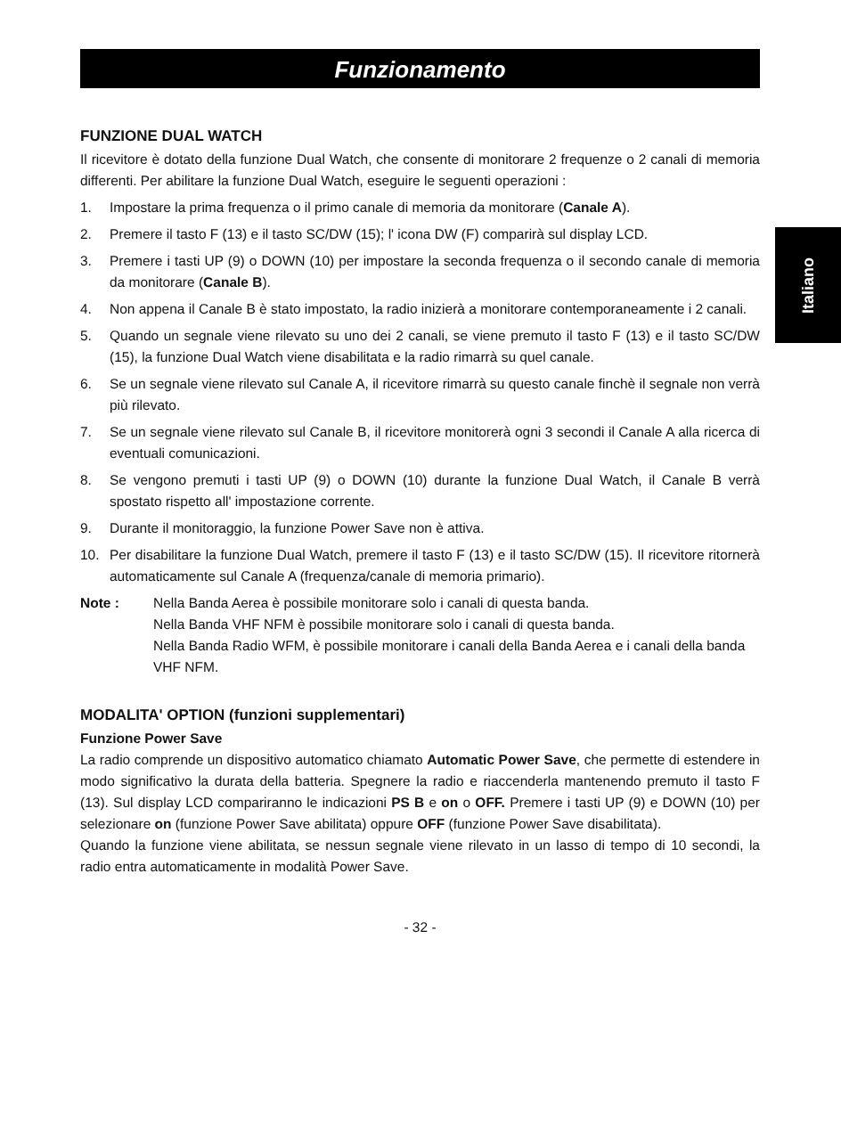Italiano
Funzionamento
FUNZIONE DUAL WATCH
Il ricevitore è dotato della funzione Dual Watch, che consente di monitorare 2 frequenze o 2 canali di memoria differenti. Per abilitare la funzione Dual Watch, eseguire le seguenti operazioni :
1. Impostare la prima frequenza o il primo canale di memoria da monitorare (Canale A).
2. Premere il tasto F (13) e il tasto SC/DW (15); l' icona DW (F) comparirà sul display LCD.
3. Premere i tasti UP (9) o DOWN (10) per impostare la seconda frequenza o il secondo canale di memoria da monitorare (Canale B).
4. Non appena il Canale B è stato impostato, la radio inizierà a monitorare contemporaneamente i 2 canali.
5. Quando un segnale viene rilevato su uno dei 2 canali, se viene premuto il tasto F (13) e il tasto SC/DW (15), la funzione Dual Watch viene disabilitata e la radio rimarrà su quel canale.
6. Se un segnale viene rilevato sul Canale A, il ricevitore rimarrà su questo canale finchè il segnale non verrà più rilevato.
7. Se un segnale viene rilevato sul Canale B, il ricevitore monitorerà ogni 3 secondi il Canale A alla ricerca di eventuali comunicazioni.
8. Se vengono premuti i tasti UP (9) o DOWN (10) durante la funzione Dual Watch, il Canale B verrà spostato rispetto all' impostazione corrente.
9. Durante il monitoraggio, la funzione Power Save non è attiva.
10. Per disabilitare la funzione Dual Watch, premere il tasto F (13) e il tasto SC/DW (15). Il ricevitore ritornerà automaticamente sul Canale A (frequenza/canale di memoria primario).
Note : Nella Banda Aerea è possibile monitorare solo i canali di questa banda.
Nella Banda VHF NFM è possibile monitorare solo i canali di questa banda.
Nella Banda Radio WFM, è possibile monitorare i canali della Banda Aerea e i canali della banda VHF NFM.
MODALITA' OPTION (funzioni supplementari)
Funzione Power Save
La radio comprende un dispositivo automatico chiamato Automatic Power Save, che permette di estendere in modo significativo la durata della batteria. Spegnere la radio e riaccenderla mantenendo premuto il tasto F (13). Sul display LCD compariranno le indicazioni PS B e on o OFF. Premere i tasti UP (9) e DOWN (10) per selezionare on (funzione Power Save abilitata) oppure OFF (funzione Power Save disabilitata).
Quando la funzione viene abilitata, se nessun segnale viene rilevato in un lasso di tempo di 10 secondi, la radio entra automaticamente in modalità Power Save.
- 32 -